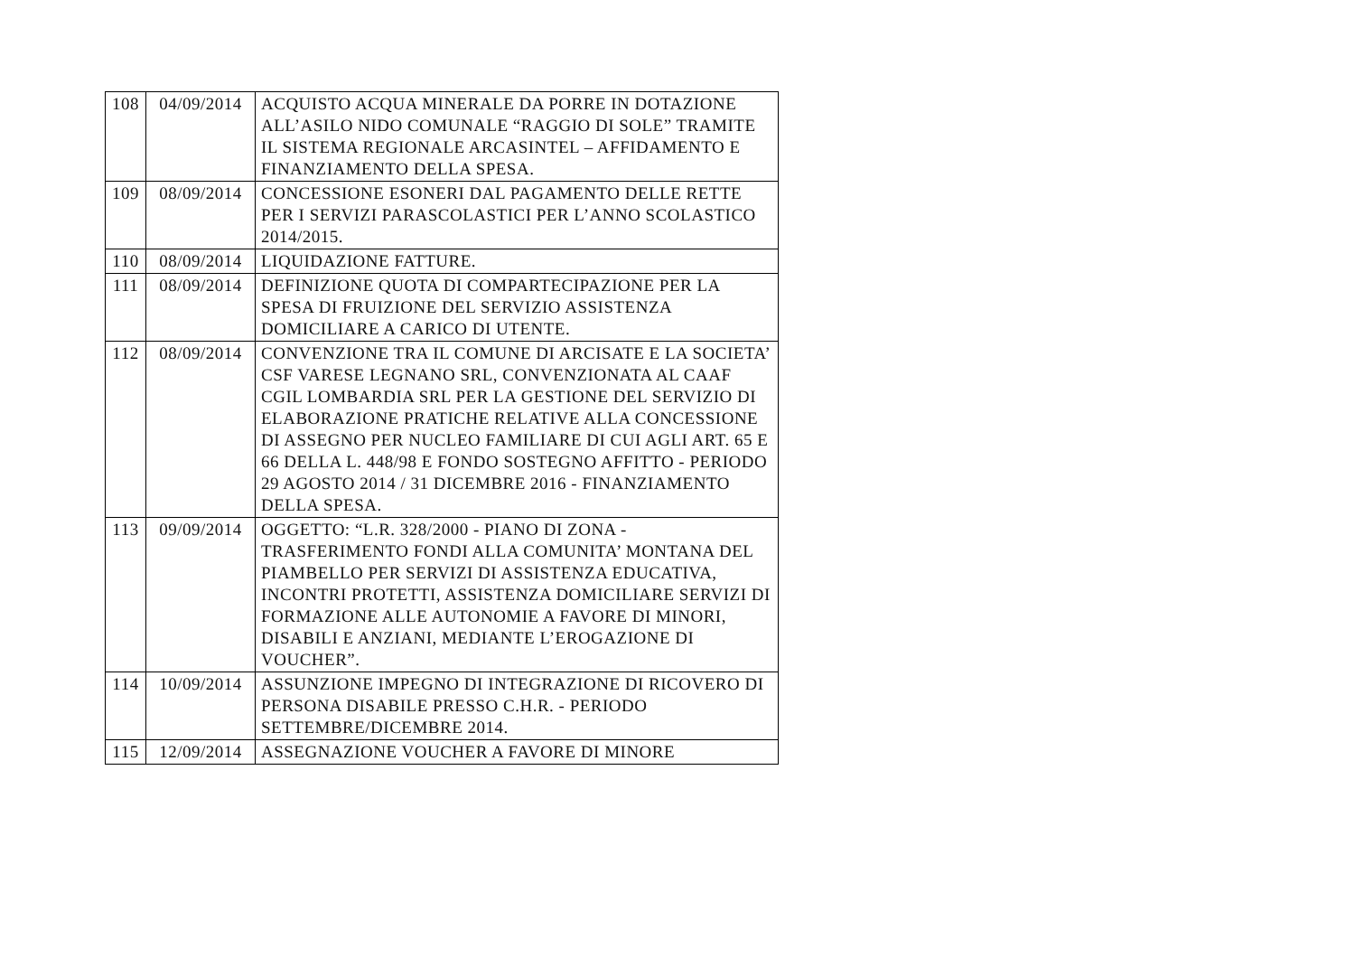| 108 | 04/09/2014 | ACQUISTO ACQUA MINERALE DA PORRE IN DOTAZIONE ALL’ASILO NIDO COMUNALE “RAGGIO DI SOLE” TRAMITE IL SISTEMA REGIONALE ARCASINTEL – AFFIDAMENTO E FINANZIAMENTO DELLA SPESA. |
| 109 | 08/09/2014 | CONCESSIONE ESONERI DAL PAGAMENTO DELLE RETTE PER I SERVIZI PARASCOLASTICI PER L’ANNO SCOLASTICO 2014/2015. |
| 110 | 08/09/2014 | LIQUIDAZIONE FATTURE. |
| 111 | 08/09/2014 | DEFINIZIONE QUOTA DI COMPARTECIPAZIONE PER LA SPESA DI FRUIZIONE DEL SERVIZIO ASSISTENZA DOMICILIARE A CARICO DI UTENTE. |
| 112 | 08/09/2014 | CONVENZIONE TRA IL COMUNE DI ARCISATE E LA SOCIETA’ CSF VARESE LEGNANO SRL, CONVENZIONATA AL CAAF CGIL LOMBARDIA SRL PER LA GESTIONE DEL SERVIZIO DI ELABORAZIONE PRATICHE RELATIVE ALLA CONCESSIONE DI ASSEGNO PER NUCLEO FAMILIARE DI CUI AGLI ART. 65 E 66 DELLA L. 448/98 E FONDO SOSTEGNO AFFITTO - PERIODO 29 AGOSTO 2014 / 31 DICEMBRE 2016 - FINANZIAMENTO DELLA SPESA. |
| 113 | 09/09/2014 | OGGETTO: “L.R. 328/2000 - PIANO DI ZONA - TRASFERIMENTO FONDI ALLA COMUNITA’ MONTANA DEL PIAMBELLO PER SERVIZI DI ASSISTENZA EDUCATIVA, INCONTRI PROTETTI, ASSISTENZA DOMICILIARE SERVIZI DI FORMAZIONE ALLE AUTONOMIE A FAVORE DI MINORI, DISABILI E ANZIANI, MEDIANTE L’EROGAZIONE DI VOUCHER”. |
| 114 | 10/09/2014 | ASSUNZIONE IMPEGNO DI INTEGRAZIONE DI RICOVERO DI PERSONA DISABILE PRESSO C.H.R. - PERIODO SETTEMBRE/DICEMBRE 2014. |
| 115 | 12/09/2014 | ASSEGNAZIONE VOUCHER A FAVORE DI MINORE |